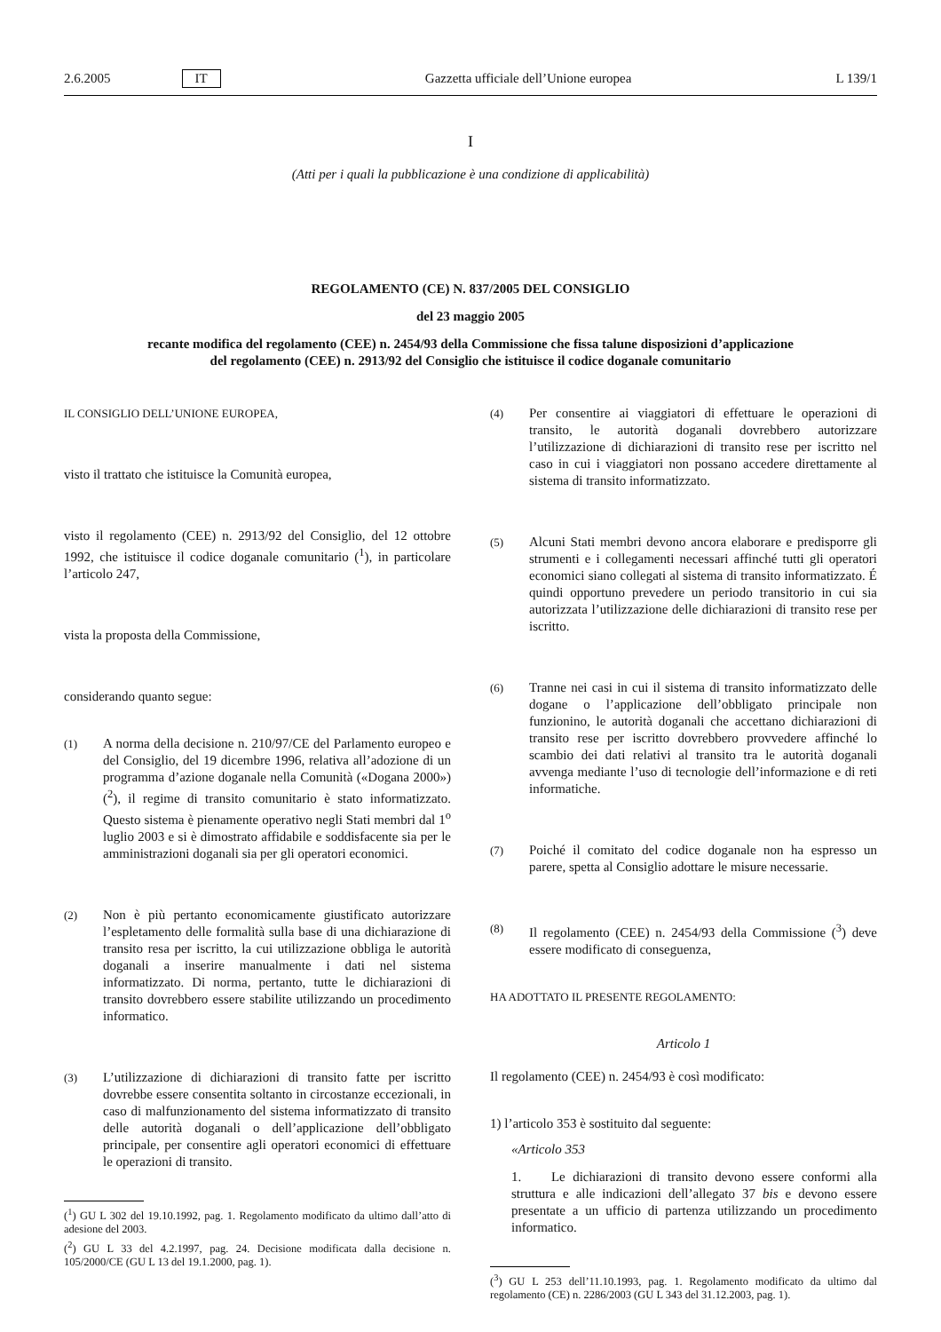2.6.2005 IT Gazzetta ufficiale dell’Unione europea L 139/1
I
(Atti per i quali la pubblicazione è una condizione di applicabilità)
REGOLAMENTO (CE) N. 837/2005 DEL CONSIGLIO
del 23 maggio 2005
recante modifica del regolamento (CEE) n. 2454/93 della Commissione che fissa talune disposizioni d’applicazione del regolamento (CEE) n. 2913/92 del Consiglio che istituisce il codice doganale comunitario
IL CONSIGLIO DELL’UNIONE EUROPEA,
visto il trattato che istituisce la Comunità europea,
visto il regolamento (CEE) n. 2913/92 del Consiglio, del 12 ottobre 1992, che istituisce il codice doganale comunitario (<sup>1</sup>), in particolare l’articolo 247,
vista la proposta della Commissione,
considerando quanto segue:
(1) A norma della decisione n. 210/97/CE del Parlamento europeo e del Consiglio, del 19 dicembre 1996, relativa all’adozione di un programma d’azione doganale nella Comunità («Dogana 2000») (<sup>2</sup>), il regime di transito comunitario è stato informatizzato. Questo sistema è pienamente operativo negli Stati membri dal 1<sup>o</sup> luglio 2003 e si è dimostrato affidabile e soddisfacente sia per le amministrazioni doganali sia per gli operatori economici.
(2) Non è più pertanto economicamente giustificato autorizzare l’espletamento delle formalità sulla base di una dichiarazione di transito resa per iscritto, la cui utilizzazione obbliga le autorità doganali a inserire manualmente i dati nel sistema informatizzato. Di norma, pertanto, tutte le dichiarazioni di transito dovrebbero essere stabilite utilizzando un procedimento informatico.
(3) L’utilizzazione di dichiarazioni di transito fatte per iscritto dovrebbe essere consentita soltanto in circostanze eccezionali, in caso di malfunzionamento del sistema informatizzato di transito delle autorità doganali o dell’applicazione dell’obbligato principale, per consentire agli operatori economici di effettuare le operazioni di transito.
(<sup>1</sup>) GU L 302 del 19.10.1992, pag. 1. Regolamento modificato da ultimo dall’atto di adesione del 2003.
(<sup>2</sup>) GU L 33 del 4.2.1997, pag. 24. Decisione modificata dalla decisione n. 105/2000/CE (GU L 13 del 19.1.2000, pag. 1).
(4) Per consentire ai viaggiatori di effettuare le operazioni di transito, le autorità doganali dovrebbero autorizzare l’utilizzazione di dichiarazioni di transito rese per iscritto nel caso in cui i viaggiatori non possano accedere direttamente al sistema di transito informatizzato.
(5) Alcuni Stati membri devono ancora elaborare e predisporre gli strumenti e i collegamenti necessari affinché tutti gli operatori economici siano collegati al sistema di transito informatizzato. É quindi opportuno prevedere un periodo transitorio in cui sia autorizzata l’utilizzazione delle dichiarazioni di transito rese per iscritto.
(6) Tranne nei casi in cui il sistema di transito informatizzato delle dogane o l’applicazione dell’obbligato principale non funzionino, le autorità doganali che accettano dichiarazioni di transito rese per iscritto dovrebbero provvedere affinché lo scambio dei dati relativi al transito tra le autorità doganali avvenga mediante l’uso di tecnologie dell’informazione e di reti informatiche.
(7) Poiché il comitato del codice doganale non ha espresso un parere, spetta al Consiglio adottare le misure necessarie.
(8) Il regolamento (CEE) n. 2454/93 della Commissione (<sup>3</sup>) deve essere modificato di conseguenza,
HA ADOTTATO IL PRESENTE REGOLAMENTO:
Articolo 1
Il regolamento (CEE) n. 2454/93 è così modificato:
1) l’articolo 353 è sostituito dal seguente:
«Articolo 353
1. Le dichiarazioni di transito devono essere conformi alla struttura e alle indicazioni dell’allegato 37 bis e devono essere presentate a un ufficio di partenza utilizzando un procedimento informatico.
(<sup>3</sup>) GU L 253 dell’11.10.1993, pag. 1. Regolamento modificato da ultimo dal regolamento (CE) n. 2286/2003 (GU L 343 del 31.12.2003, pag. 1).